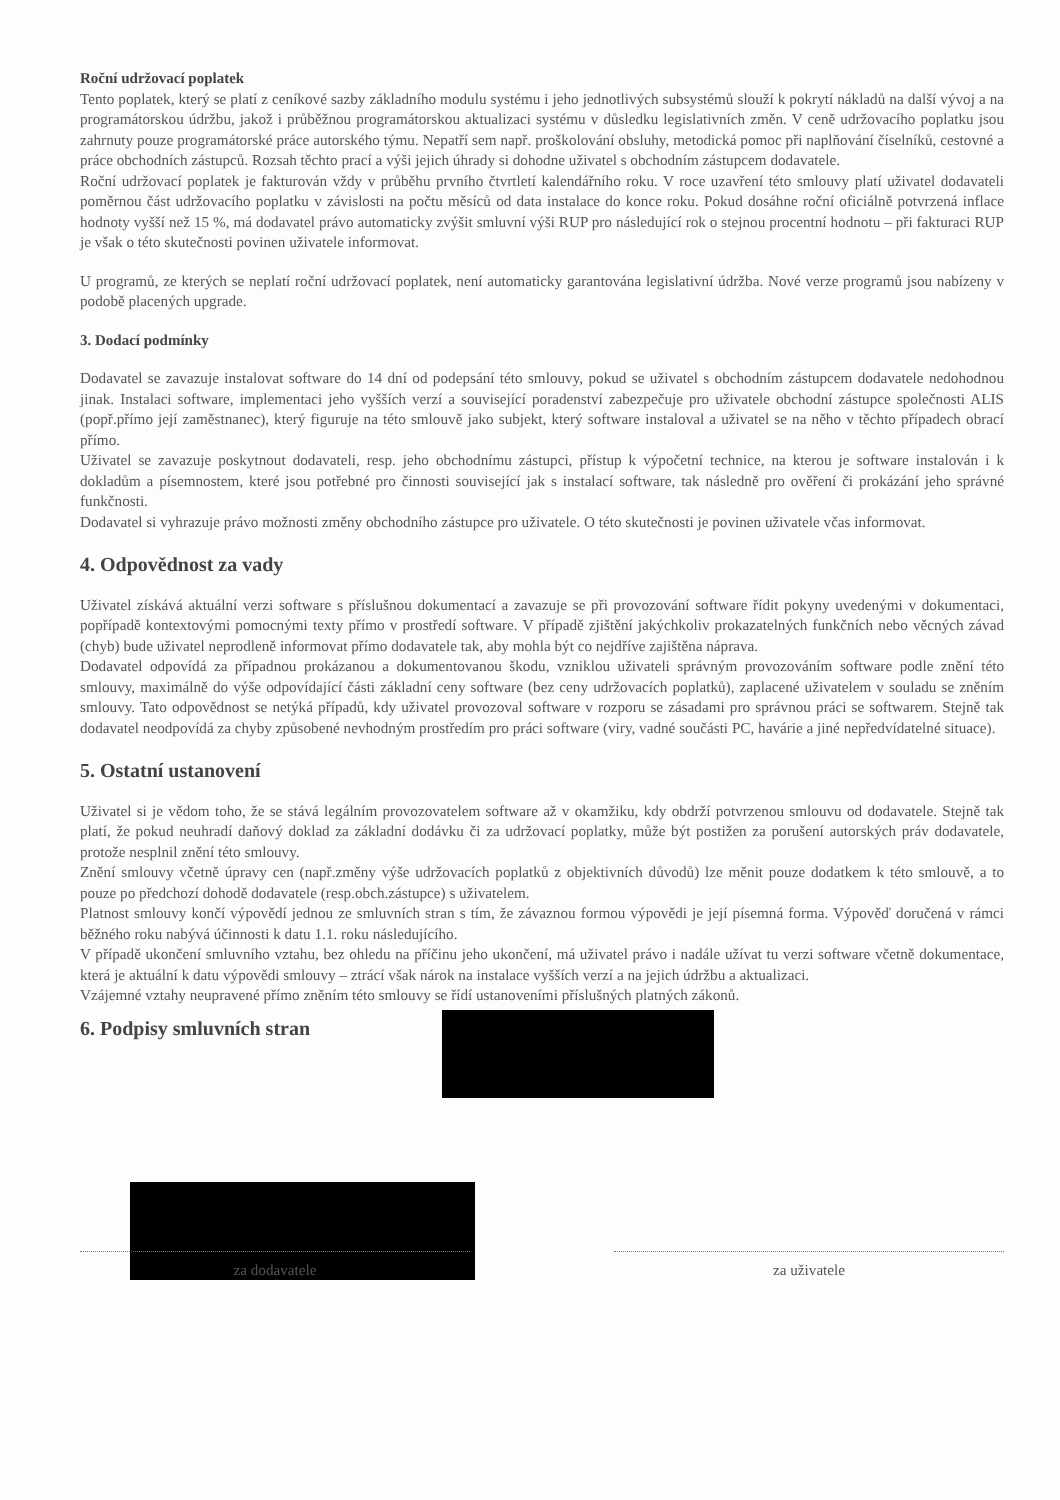Roční udržovací poplatek
Tento poplatek, který se platí z ceníkové sazby základního modulu systému i jeho jednotlivých subsystémů slouží k pokrytí nákladů na další vývoj a na programátorskou údržbu, jakož i průběžnou programátorskou aktualizaci systému v důsledku legislativních změn. V ceně udržovacího poplatku jsou zahrnuty pouze programátorské práce autorského týmu. Nepatří sem např. proškolování obsluhy, metodická pomoc při naplňování číselníků, cestovné a práce obchodních zástupců. Rozsah těchto prací a výši jejich úhrady si dohodne uživatel s obchodním zástupcem dodavatele.
Roční udržovací poplatek je fakturován vždy v průběhu prvního čtvrtletí kalendářního roku. V roce uzavření této smlouvy platí uživatel dodavateli poměrnou část udržovacího poplatku v závislosti na počtu měsíců od data instalace do konce roku. Pokud dosáhne roční oficiálně potvrzená inflace hodnoty vyšší než 15 %, má dodavatel právo automaticky zvýšit smluvní výši RUP pro následující rok o stejnou procentní hodnotu – při fakturaci RUP je však o této skutečnosti povinen uživatele informovat.
U programů, ze kterých se neplatí roční udržovací poplatek, není automaticky garantována legislativní údržba. Nové verze programů jsou nabízeny v podobě placených upgrade.
3. Dodací podmínky
Dodavatel se zavazuje instalovat software do 14 dní od podepsání této smlouvy, pokud se uživatel s obchodním zástupcem dodavatele nedohodnou jinak. Instalaci software, implementaci jeho vyšších verzí a související poradenství zabezpečuje pro uživatele obchodní zástupce společnosti ALIS (popř.přímo její zaměstnanec), který figuruje na této smlouvě jako subjekt, který software instaloval a uživatel se na něho v těchto případech obrací přímo.
Uživatel se zavazuje poskytnout dodavateli, resp. jeho obchodnímu zástupci, přístup k výpočetní technice, na kterou je software instalován i k dokladům a písemnostem, které jsou potřebné pro činnosti související jak s instalací software, tak následně pro ověření či prokázání jeho správné funkčnosti.
Dodavatel si vyhrazuje právo možnosti změny obchodního zástupce pro uživatele. O této skutečnosti je povinen uživatele včas informovat.
4. Odpovědnost za vady
Uživatel získává aktuální verzi software s příslušnou dokumentací a zavazuje se při provozování software řídit pokyny uvedenými v dokumentaci, popřípadě kontextovými pomocnými texty přímo v prostředí software. V případě zjištění jakýchkoliv prokazatelných funkčních nebo věcných závad (chyb) bude uživatel neprodleně informovat přímo dodavatele tak, aby mohla být co nejdříve zajištěna náprava.
Dodavatel odpovídá za případnou prokázanou a dokumentovanou škodu, vzniklou uživateli správným provozováním software podle znění této smlouvy, maximálně do výše odpovídající části základní ceny software (bez ceny udržovacích poplatků), zaplacené uživatelem v souladu se zněním smlouvy. Tato odpovědnost se netýká případů, kdy uživatel provozoval software v rozporu se zásadami pro správnou práci se softwarem. Stejně tak dodavatel neodpovídá za chyby způsobené nevhodným prostředím pro práci software (viry, vadné součásti PC, havárie a jiné nepředvídatelné situace).
5. Ostatní ustanovení
Uživatel si je vědom toho, že se stává legálním provozovatelem software až v okamžiku, kdy obdrží potvrzenou smlouvu od dodavatele. Stejně tak platí, že pokud neuhradí daňový doklad za základní dodávku či za udržovací poplatky, může být postižen za porušení autorských práv dodavatele, protože nesplnil znění této smlouvy.
Znění smlouvy včetně úpravy cen (např.změny výše udržovacích poplatků z objektivních důvodů) lze měnit pouze dodatkem k této smlouvě, a to pouze po předchozí dohodě dodavatele (resp.obch.zástupce) s uživatelem.
Platnost smlouvy končí výpovědí jednou ze smluvních stran s tím, že závaznou formou výpovědi je její písemná forma. Výpověď doručená v rámci běžného roku nabývá účinnosti k datu 1.1. roku následujícího.
V případě ukončení smluvního vztahu, bez ohledu na příčinu jeho ukončení, má uživatel právo i nadále užívat tu verzi software včetně dokumentace, která je aktuální k datu výpovědi smlouvy – ztrácí však nárok na instalace vyšších verzí a na jejich údržbu a aktualizaci.
Vzájemné vztahy neupravené přímo zněním této smlouvy se řídí ustanoveními příslušných platných zákonů.
6. Podpisy smluvních stran
za dodavatele za uživatele